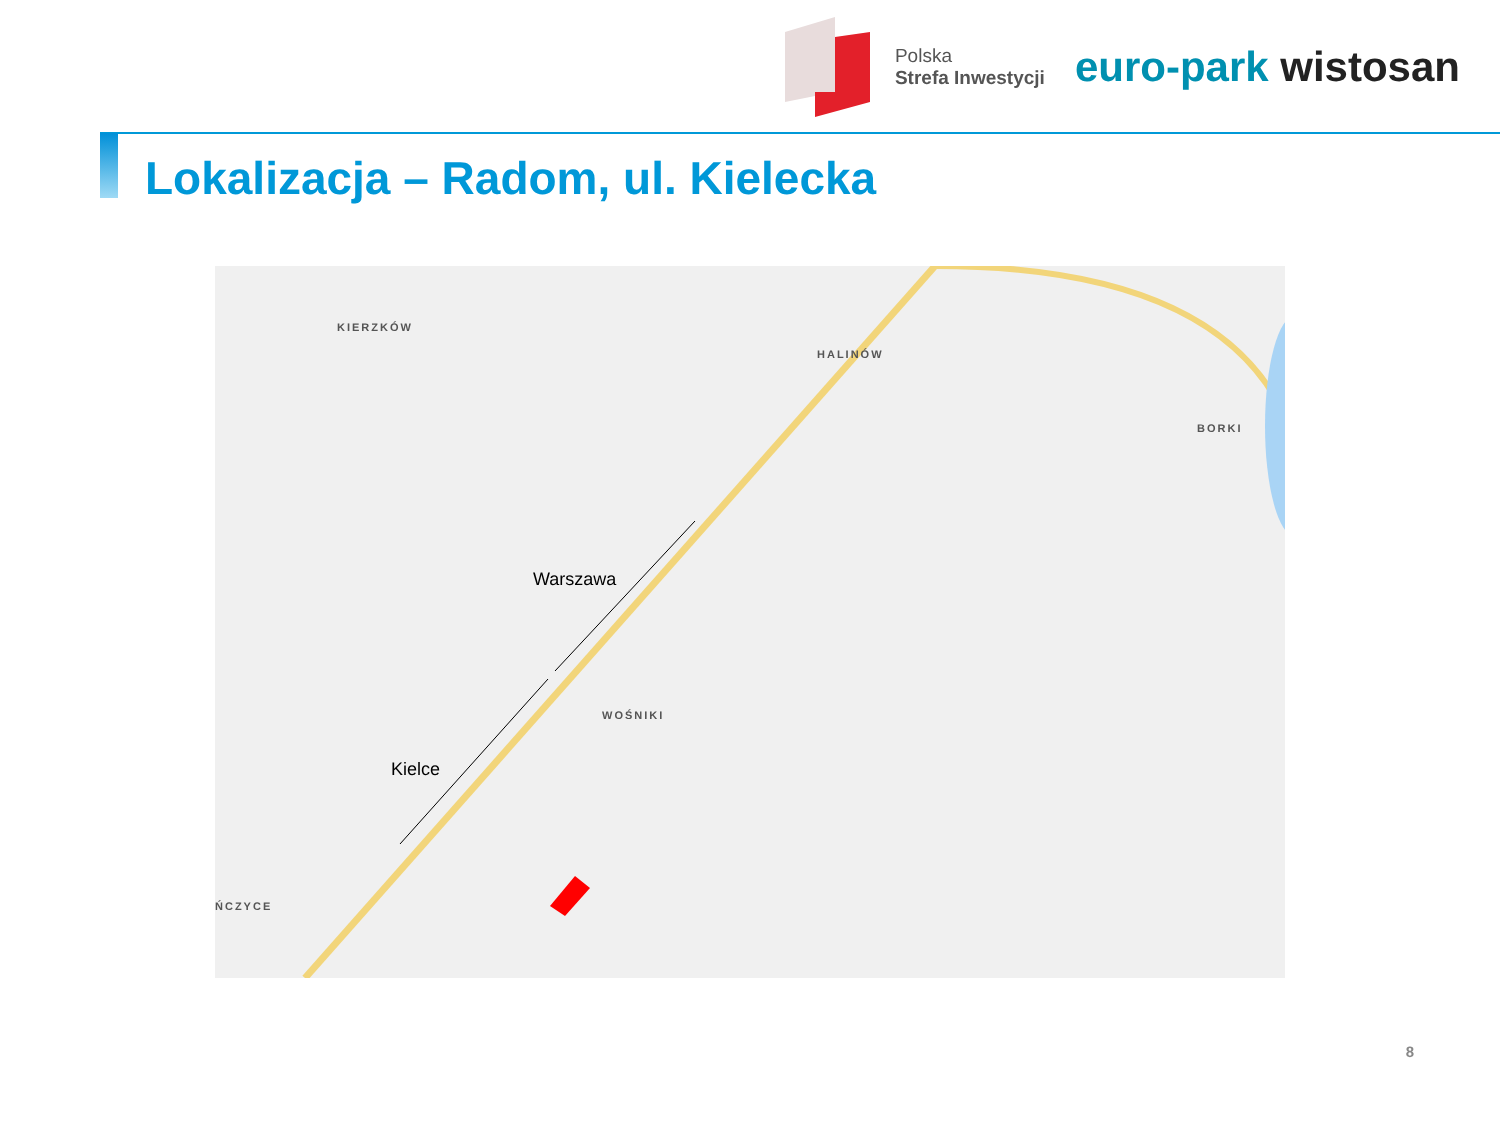Polska
Strefa Inwestycji
euro-park wistosan
Lokalizacja – Radom, ul. Kielecka
KIERZKÓW
HALINÓW
BORKI
WOŚNIKI
ŃCZYCE
Warszawa
Kielce
8